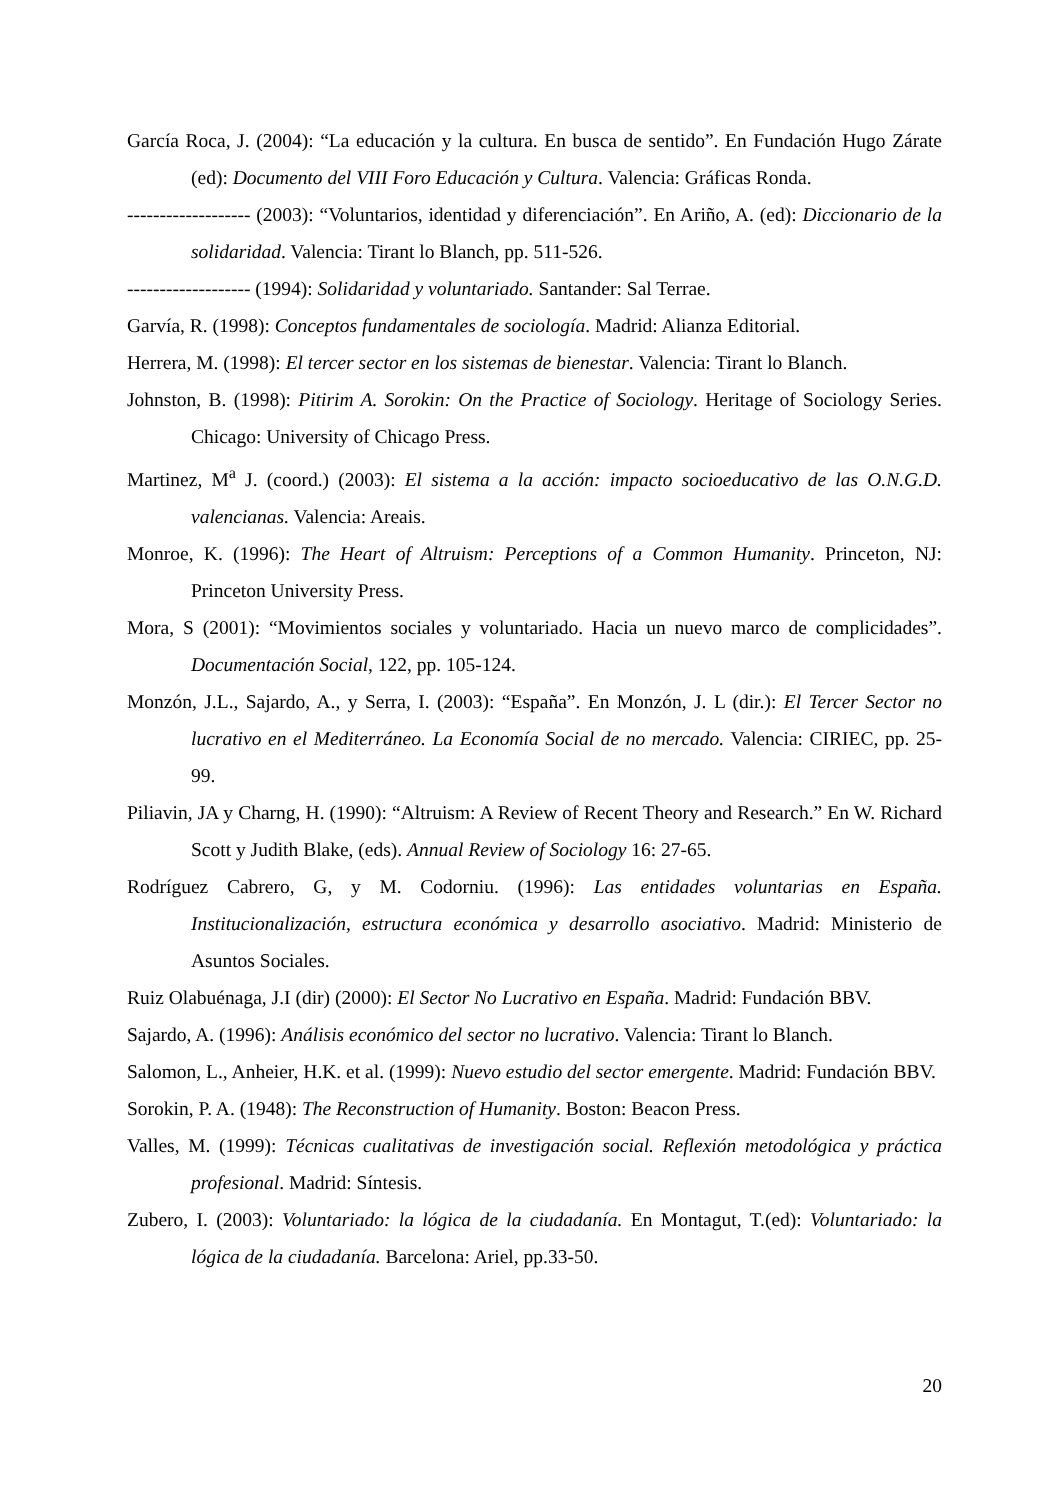García Roca, J. (2004): “La educación y la cultura. En busca de sentido”. En Fundación Hugo Zárate (ed): Documento del VIII Foro Educación y Cultura. Valencia: Gráficas Ronda.
------------------- (2003): “Voluntarios, identidad y diferenciación”. En Ariño, A. (ed): Diccionario de la solidaridad. Valencia: Tirant lo Blanch, pp. 511-526.
------------------- (1994): Solidaridad y voluntariado. Santander: Sal Terrae.
Garvía, R. (1998): Conceptos fundamentales de sociología. Madrid: Alianza Editorial.
Herrera, M. (1998): El tercer sector en los sistemas de bienestar. Valencia: Tirant lo Blanch.
Johnston, B. (1998): Pitirim A. Sorokin: On the Practice of Sociology. Heritage of Sociology Series. Chicago: University of Chicago Press.
Martinez, M<sup>a</sup> J. (coord.) (2003): El sistema a la acción: impacto socioeducativo de las O.N.G.D. valencianas. Valencia: Areais.
Monroe, K. (1996): The Heart of Altruism: Perceptions of a Common Humanity. Princeton, NJ: Princeton University Press.
Mora, S (2001): “Movimientos sociales y voluntariado. Hacia un nuevo marco de complicidades”. Documentación Social, 122, pp. 105-124.
Monzón, J.L., Sajardo, A., y Serra, I. (2003): “España”. En Monzón, J. L (dir.): El Tercer Sector no lucrativo en el Mediterráneo. La Economía Social de no mercado. Valencia: CIRIEC, pp. 25-99.
Piliavin, JA y Charng, H. (1990): “Altruism: A Review of Recent Theory and Research.” En W. Richard Scott y Judith Blake, (eds). Annual Review of Sociology 16: 27-65.
Rodríguez Cabrero, G, y M. Codorniu. (1996): Las entidades voluntarias en España. Institucionalización, estructura económica y desarrollo asociativo. Madrid: Ministerio de Asuntos Sociales.
Ruiz Olabuénaga, J.I (dir) (2000): El Sector No Lucrativo en España. Madrid: Fundación BBV.
Sajardo, A. (1996): Análisis económico del sector no lucrativo. Valencia: Tirant lo Blanch.
Salomon, L., Anheier, H.K. et al. (1999): Nuevo estudio del sector emergente. Madrid: Fundación BBV.
Sorokin, P. A. (1948): The Reconstruction of Humanity. Boston: Beacon Press.
Valles, M. (1999): Técnicas cualitativas de investigación social. Reflexión metodológica y práctica profesional. Madrid: Síntesis.
Zubero, I. (2003): Voluntariado: la lógica de la ciudadanía. En Montagut, T.(ed): Voluntariado: la lógica de la ciudadanía. Barcelona: Ariel, pp.33-50.
20